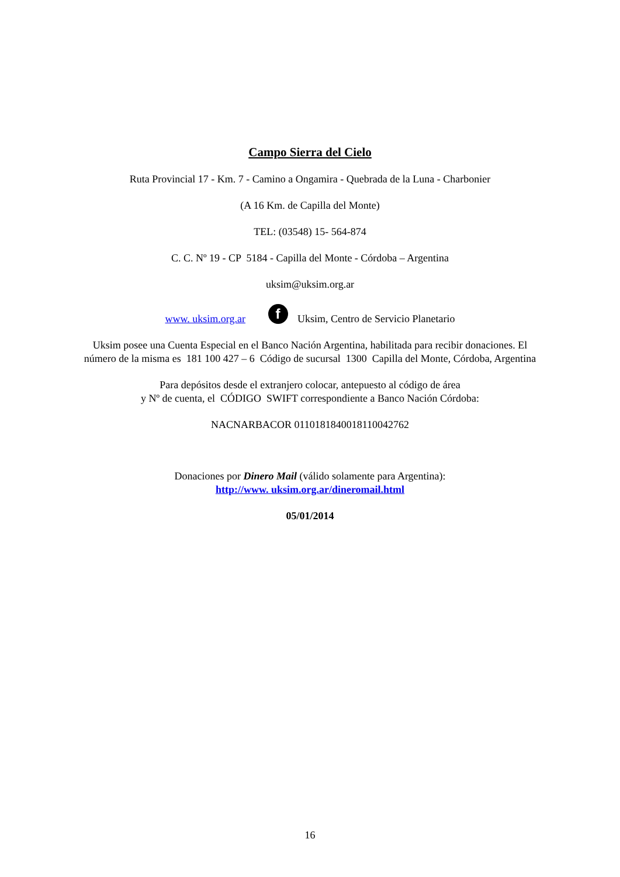Campo Sierra del Cielo
Ruta Provincial 17 - Km. 7 - Camino a Ongamira - Quebrada de la Luna - Charbonier
(A 16 Km. de Capilla del Monte)
TEL: (03548) 15- 564-874
C. C. Nº 19 - CP 5184 - Capilla del Monte - Córdoba – Argentina
uksim@uksim.org.ar
www. uksim.org.ar f Uksim, Centro de Servicio Planetario
Uksim posee una Cuenta Especial en el Banco Nación Argentina, habilitada para recibir donaciones. El
número de la misma es 181 100 427 – 6 Código de sucursal 1300 Capilla del Monte, Córdoba, Argentina
Para depósitos desde el extranjero colocar, antepuesto al código de área
y Nº de cuenta, el CÓDIGO SWIFT correspondiente a Banco Nación Córdoba:
NACNARBACOR 01101818400181100427​62
Donaciones por Dinero Mail (válido solamente para Argentina):
http://www. uksim.org.ar/dineromail.html
05/01/2014
16